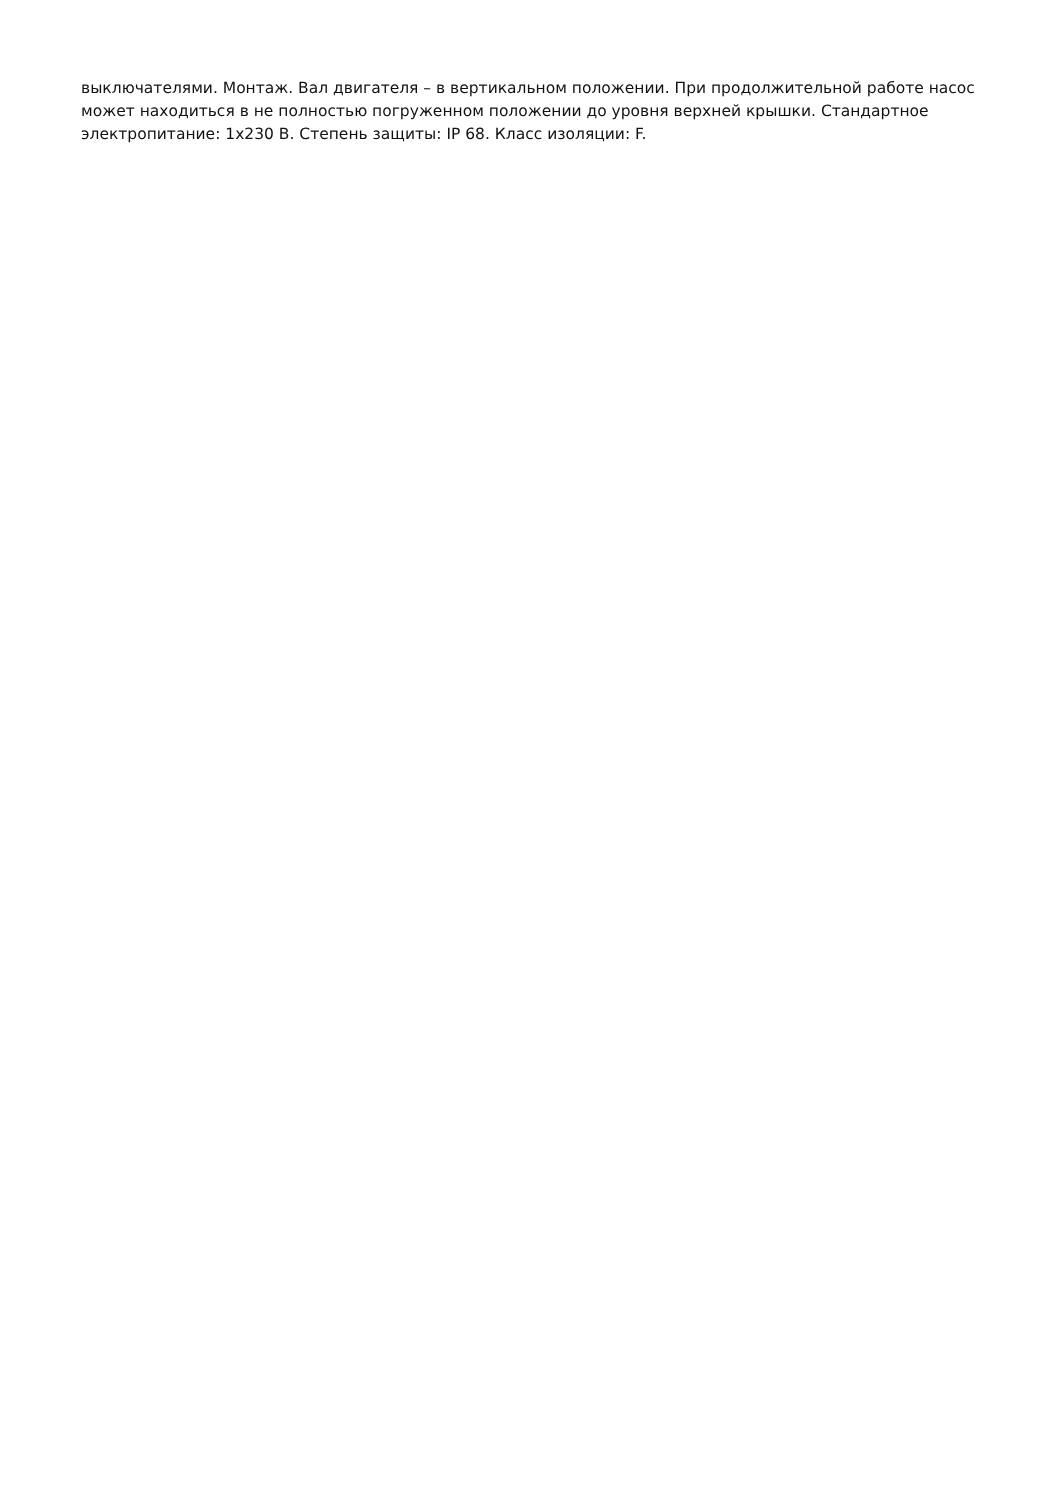выключателями. Монтаж. Вал двигателя – в вертикальном положении. При продолжительной работе насос может находиться в не полностью погруженном положении до уровня верхней крышки. Стандартное электропитание: 1х230 В. Степень защиты: IP 68. Класс изоляции: F.